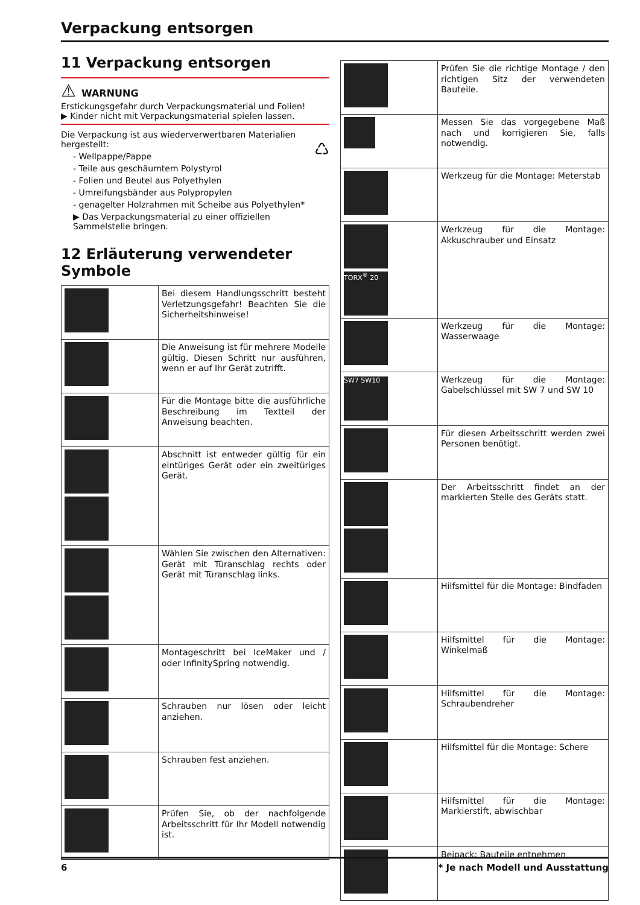Verpackung entsorgen
11 Verpackung entsorgen
⚠ WARNUNG
Erstickungsgefahr durch Verpackungsmaterial und Folien!
▶ Kinder nicht mit Verpackungsmaterial spielen lassen.
Die Verpackung ist aus wiederverwertbaren Materialien hergestellt: ♺
- Wellpappe/Pappe
- Teile aus geschäumtem Polystyrol
- Folien und Beutel aus Polyethylen
- Umreifungsbänder aus Polypropylen
- genagelter Holzrahmen mit Scheibe aus Polyethylen*
▶ Das Verpackungsmaterial zu einer offiziellen Sammelstelle bringen.
12 Erläuterung verwendeter Symbole
| | Bei diesem Handlungsschritt besteht Verletzungsgefahr! Beachten Sie die Sicherheitshinweise! |
| | Die Anweisung ist für mehrere Modelle gültig. Diesen Schritt nur ausführen, wenn er auf Ihr Gerät zutrifft. |
| | Für die Montage bitte die ausführliche Beschreibung im Textteil der Anweisung beachten. |
| | Abschnitt ist entweder gültig für ein eintüriges Gerät oder ein zweitüriges Gerät. |
| | Wählen Sie zwischen den Alternativen: Gerät mit Türanschlag rechts oder Gerät mit Türanschlag links. |
| | Montageschritt bei IceMaker und / oder InfinitySpring notwendig. |
| | Schrauben nur lösen oder leicht anziehen. |
| | Schrauben fest anziehen. |
| | Prüfen Sie, ob der nachfolgende Arbeitsschritt für Ihr Modell notwendig ist. |
| | Prüfen Sie die richtige Montage / den richtigen Sitz der verwendeten Bauteile. |
| | Messen Sie das vorgegebene Maß nach und korrigieren Sie, falls notwendig. |
| | Werkzeug für die Montage: Meterstab |
| TORX<sup>®</sup> 20 | Werkzeug für die Montage: Akkuschrauber und Einsatz |
| | Werkzeug für die Montage: Wasserwaage |
| SW7 SW10 | Werkzeug für die Montage: Gabelschlüssel mit SW 7 und SW 10 |
| | Für diesen Arbeitsschritt werden zwei Personen benötigt. |
| | Der Arbeitsschritt findet an der markierten Stelle des Geräts statt. |
| | Hilfsmittel für die Montage: Bindfaden |
| | Hilfsmittel für die Montage: Winkelmaß |
| | Hilfsmittel für die Montage: Schraubendreher |
| | Hilfsmittel für die Montage: Schere |
| | Hilfsmittel für die Montage: Markierstift, abwischbar |
| | Beipack: Bauteile entnehmen |
6 * Je nach Modell und Ausstattung